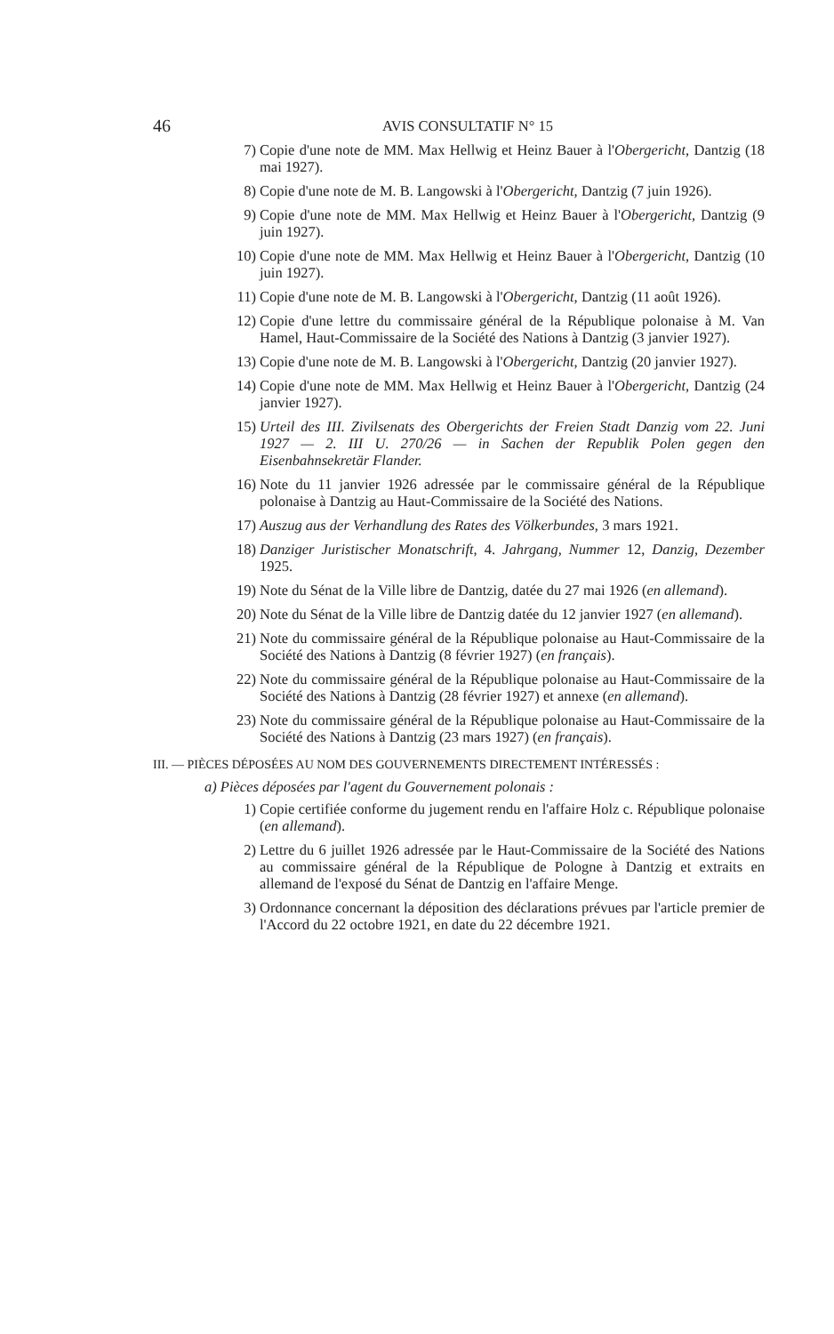46 AVIS CONSULTATIF N° 15
7) Copie d'une note de MM. Max Hellwig et Heinz Bauer à l'Obergericht, Dantzig (18 mai 1927).
8) Copie d'une note de M. B. Langowski à l'Obergericht, Dantzig (7 juin 1926).
9) Copie d'une note de MM. Max Hellwig et Heinz Bauer à l'Obergericht, Dantzig (9 juin 1927).
10) Copie d'une note de MM. Max Hellwig et Heinz Bauer à l'Obergericht, Dantzig (10 juin 1927).
11) Copie d'une note de M. B. Langowski à l'Obergericht, Dantzig (11 août 1926).
12) Copie d'une lettre du commissaire général de la République polonaise à M. Van Hamel, Haut-Commissaire de la Société des Nations à Dantzig (3 janvier 1927).
13) Copie d'une note de M. B. Langowski à l'Obergericht, Dantzig (20 janvier 1927).
14) Copie d'une note de MM. Max Hellwig et Heinz Bauer à l'Obergericht, Dantzig (24 janvier 1927).
15) Urteil des III. Zivilsenats des Obergerichts der Freien Stadt Danzig vom 22. Juni 1927 — 2. III U. 270/26 — in Sachen der Republik Polen gegen den Eisenbahnsekretär Flander.
16) Note du 11 janvier 1926 adressée par le commissaire général de la République polonaise à Dantzig au Haut-Commissaire de la Société des Nations.
17) Auszug aus der Verhandlung des Rates des Völkerbundes, 3 mars 1921.
18) Danziger Juristischer Monatschrift, 4. Jahrgang, Nummer 12, Danzig, Dezember 1925.
19) Note du Sénat de la Ville libre de Dantzig, datée du 27 mai 1926 (en allemand).
20) Note du Sénat de la Ville libre de Dantzig datée du 12 janvier 1927 (en allemand).
21) Note du commissaire général de la République polonaise au Haut-Commissaire de la Société des Nations à Dantzig (8 février 1927) (en français).
22) Note du commissaire général de la République polonaise au Haut-Commissaire de la Société des Nations à Dantzig (28 février 1927) et annexe (en allemand).
23) Note du commissaire général de la République polonaise au Haut-Commissaire de la Société des Nations à Dantzig (23 mars 1927) (en français).
III. — PIÈCES DÉPOSÉES AU NOM DES GOUVERNEMENTS DIRECTEMENT INTÉRESSÉS :
a) Pièces déposées par l'agent du Gouvernement polonais :
1) Copie certifiée conforme du jugement rendu en l'affaire Holz c. République polonaise (en allemand).
2) Lettre du 6 juillet 1926 adressée par le Haut-Commissaire de la Société des Nations au commissaire général de la République de Pologne à Dantzig et extraits en allemand de l'exposé du Sénat de Dantzig en l'affaire Menge.
3) Ordonnance concernant la déposition des déclarations prévues par l'article premier de l'Accord du 22 octobre 1921, en date du 22 décembre 1921.